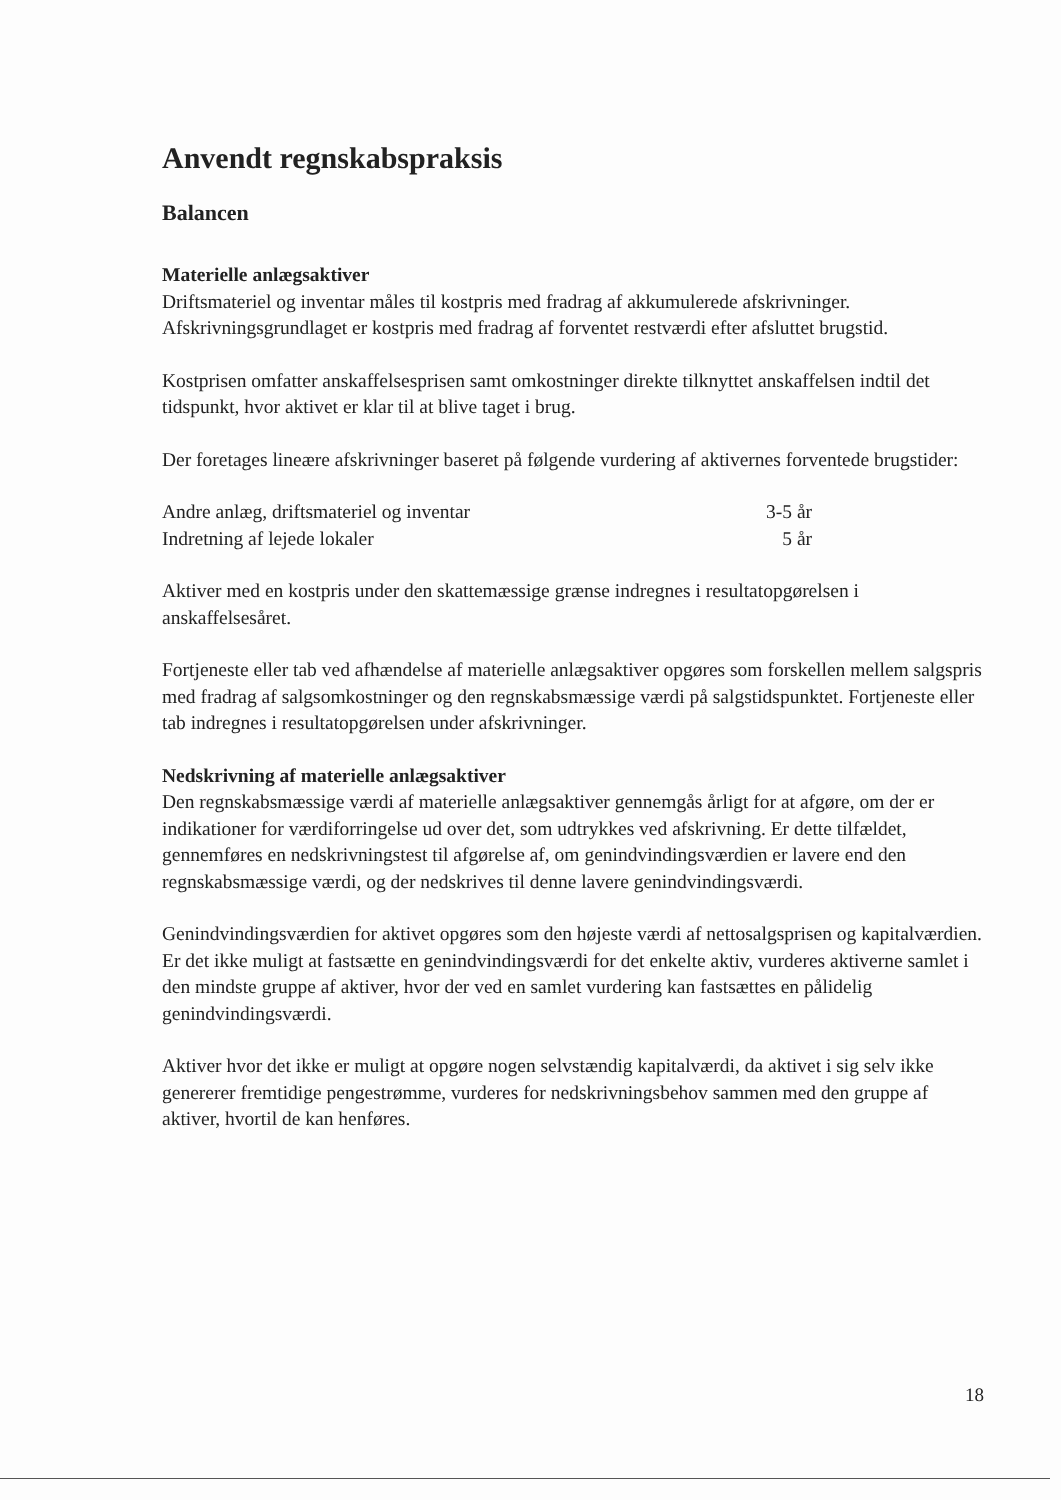Anvendt regnskabspraksis
Balancen
Materielle anlægsaktiver
Driftsmateriel og inventar måles til kostpris med fradrag af akkumulerede afskrivninger. Afskrivningsgrundlaget er kostpris med fradrag af forventet restværdi efter afsluttet brugstid.
Kostprisen omfatter anskaffelsesprisen samt omkostninger direkte tilknyttet anskaffelsen indtil det tidspunkt, hvor aktivet er klar til at blive taget i brug.
Der foretages lineære afskrivninger baseret på følgende vurdering af aktivernes forventede brugstider:
| Andre anlæg, driftsmateriel og inventar | 3-5 | år |
| Indretning af lejede lokaler | 5 | år |
Aktiver med en kostpris under den skattemæssige grænse indregnes i resultatopgørelsen i anskaffelsesåret.
Fortjeneste eller tab ved afhændelse af materielle anlægsaktiver opgøres som forskellen mellem salgspris med fradrag af salgsomkostninger og den regnskabsmæssige værdi på salgstidspunktet. Fortjeneste eller tab indregnes i resultatopgørelsen under afskrivninger.
Nedskrivning af materielle anlægsaktiver
Den regnskabsmæssige værdi af materielle anlægsaktiver gennemgås årligt for at afgøre, om der er indikationer for værdiforringelse ud over det, som udtrykkes ved afskrivning. Er dette tilfældet, gennemføres en nedskrivningstest til afgørelse af, om genindvindingsværdien er lavere end den regnskabsmæssige værdi, og der nedskrives til denne lavere genindvindingsværdi.
Genindvindingsværdien for aktivet opgøres som den højeste værdi af nettosalgsprisen og kapitalværdien. Er det ikke muligt at fastsætte en genindvindingsværdi for det enkelte aktiv, vurderes aktiverne samlet i den mindste gruppe af aktiver, hvor der ved en samlet vurdering kan fastsættes en pålidelig genindvindingsværdi.
Aktiver hvor det ikke er muligt at opgøre nogen selvstændig kapitalværdi, da aktivet i sig selv ikke genererer fremtidige pengestrømme, vurderes for nedskrivningsbehov sammen med den gruppe af aktiver, hvortil de kan henføres.
18